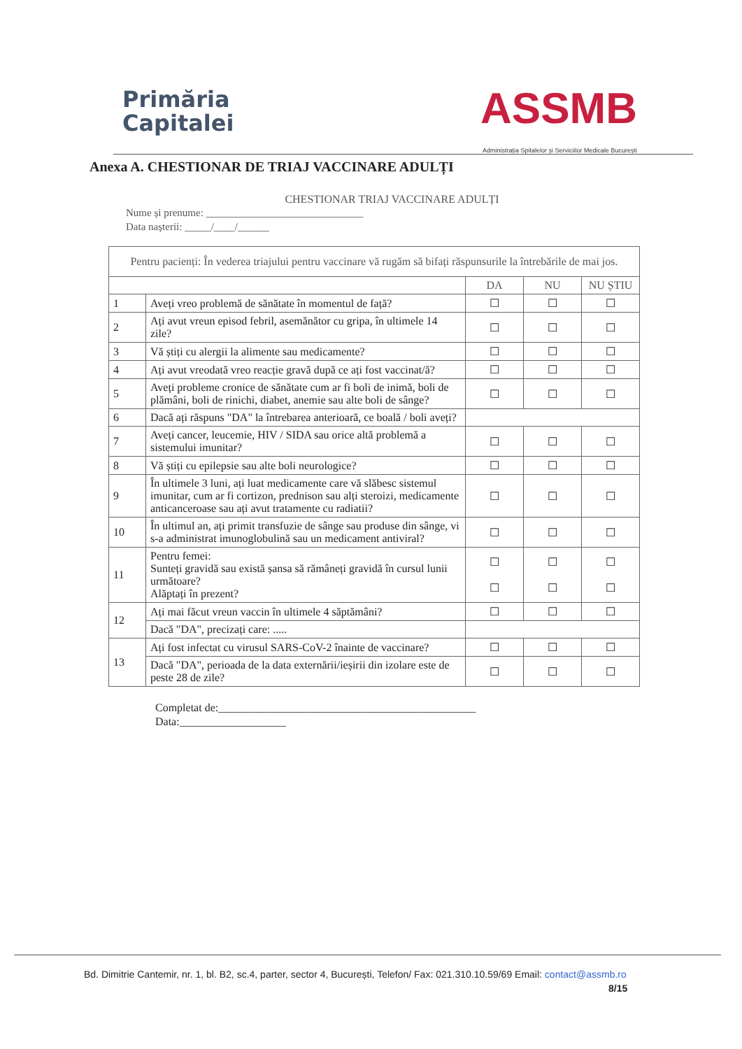Primăria
Capitalei
ASSMB
Administrația Spitalelor și Serviciilor Medicale București
Anexa A. CHESTIONAR DE TRIAJ VACCINARE ADULȚI
CHESTIONAR TRIAJ VACCINARE ADULȚI
Nume și prenume: ______________________________
Data nașterii: _____/____/______
| Pentru pacienți: În vederea triajului pentru vaccinare vă rugăm să bifați răspunsurile la întrebările de mai jos. | | | | |
| | | DA | NU | NU ȘTIU |
| 1 | Aveți vreo problemă de sănătate în momentul de față? | ☐ | ☐ | ☐ |
| 2 | Ați avut vreun episod febril, asemănător cu gripa, în ultimele 14 zile? | ☐ | ☐ | ☐ |
| 3 | Vă știți cu alergii la alimente sau medicamente? | ☐ | ☐ | ☐ |
| 4 | Ați avut vreodată vreo reacție gravă după ce ați fost vaccinat/ă? | ☐ | ☐ | ☐ |
| 5 | Aveți probleme cronice de sănătate cum ar fi boli de inimă, boli de plămâni, boli de rinichi, diabet, anemie sau alte boli de sânge? | ☐ | ☐ | ☐ |
| 6 | Dacă ați răspuns "DA" la întrebarea anterioară, ce boală / boli aveți? | | | |
| 7 | Aveți cancer, leucemie, HIV / SIDA sau orice altă problemă a sistemului imunitar? | ☐ | ☐ | ☐ |
| 8 | Vă știți cu epilepsie sau alte boli neurologice? | ☐ | ☐ | ☐ |
| 9 | În ultimele 3 luni, ați luat medicamente care vă slăbesc sistemul imunitar, cum ar fi cortizon, prednison sau alți steroizi, medicamente anticanceroase sau ați avut tratamente cu radiatii? | ☐ | ☐ | ☐ |
| 10 | În ultimul an, ați primit transfuzie de sânge sau produse din sânge, vi s-a administrat imunoglobulină sau un medicament antiviral? | ☐ | ☐ | ☐ |
| 11 | Pentru femei: Sunteți gravidă sau există șansa să rămâneți gravidă în cursul lunii următoare? Alăptați în prezent? | ☐ ☐ | ☐ ☐ | ☐ ☐ |
| 12 | Ați mai făcut vreun vaccin în ultimele 4 săptămâni? | ☐ | ☐ | ☐ |
| | Dacă "DA", precizați care: ..... | | | |
| 13 | Ați fost infectat cu virusul SARS-CoV-2 înainte de vaccinare? | ☐ | ☐ | ☐ |
| | Dacă "DA", perioada de la data externării/ieșirii din izolare este de peste 28 de zile? | ☐ | ☐ | ☐ |
Completat de:______________________________________________
Data:___________________
Bd. Dimitrie Cantemir, nr. 1, bl. B2, sc.4, parter, sector 4, București, Telefon/ Fax: 021.310.10.59/69 Email: contact@assmb.ro
8/15